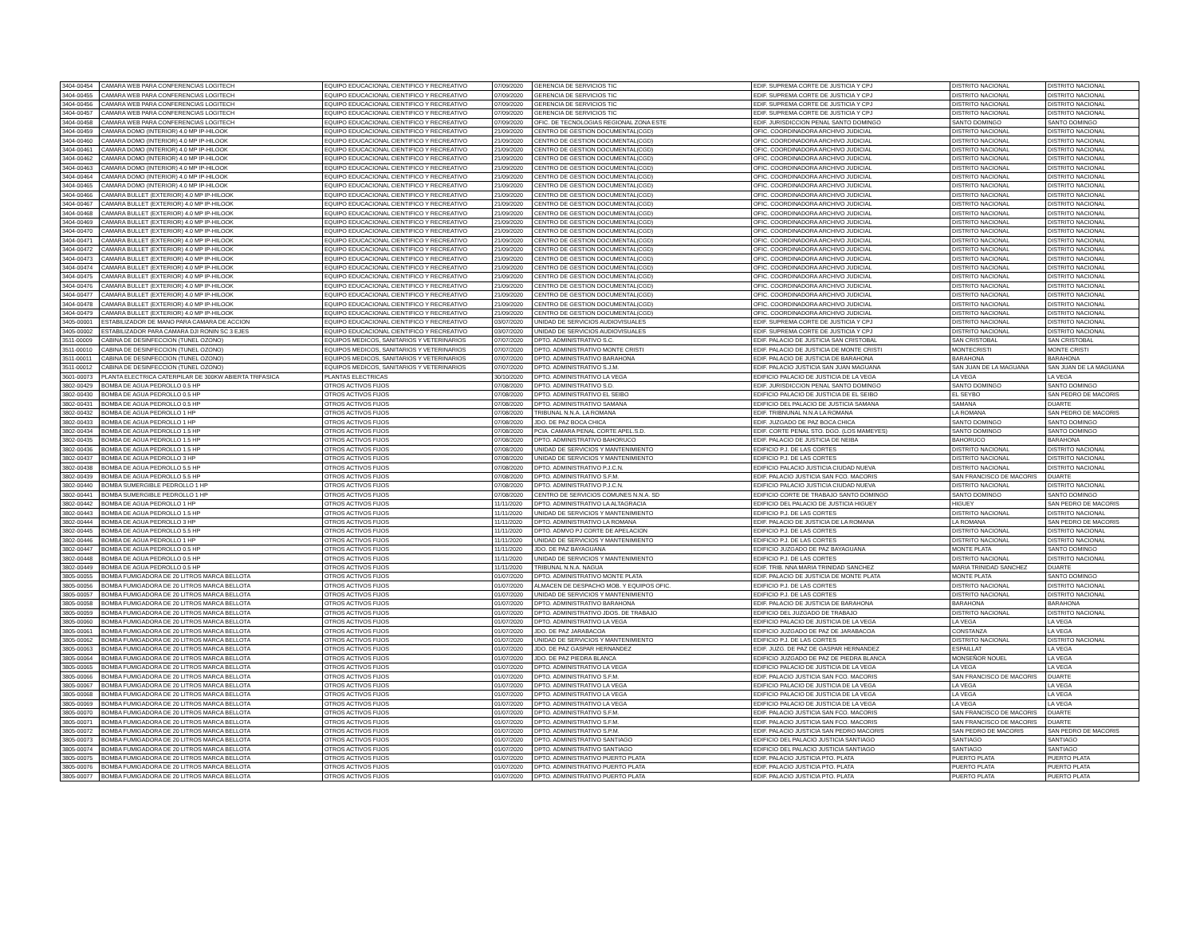| 3404-00454 | CAMARA WEB PARA CONFERENCIAS LOGITECH | EQUIPO EDUCACIONAL CIENTIFICO Y RECREATIVO | 07/09/2020 | GERENCIA DE SERVICIOS TIC | EDIF. SUPREMA CORTE DE JUSTICIA Y CPJ | DISTRITO NACIONAL | DISTRITO NACIONAL |
| 3404-00455 | CAMARA WEB PARA CONFERENCIAS LOGITECH | EQUIPO EDUCACIONAL CIENTIFICO Y RECREATIVO | 07/09/2020 | GERENCIA DE SERVICIOS TIC | EDIF. SUPREMA CORTE DE JUSTICIA Y CPJ | DISTRITO NACIONAL | DISTRITO NACIONAL |
| 3404-00456 | CAMARA WEB PARA CONFERENCIAS LOGITECH | EQUIPO EDUCACIONAL CIENTIFICO Y RECREATIVO | 07/09/2020 | GERENCIA DE SERVICIOS TIC | EDIF. SUPREMA CORTE DE JUSTICIA Y CPJ | DISTRITO NACIONAL | DISTRITO NACIONAL |
| 3404-00457 | CAMARA WEB PARA CONFERENCIAS LOGITECH | EQUIPO EDUCACIONAL CIENTIFICO Y RECREATIVO | 07/09/2020 | GERENCIA DE SERVICIOS TIC | EDIF. SUPREMA CORTE DE JUSTICIA Y CPJ | DISTRITO NACIONAL | DISTRITO NACIONAL |
| 3404-00458 | CAMARA WEB PARA CONFERENCIAS LOGITECH | EQUIPO EDUCACIONAL CIENTIFICO Y RECREATIVO | 07/09/2020 | OFIC. DE TECNOLOGIAS REGIONAL ZONA ESTE | EDIF. JURISDICCION PENAL SANTO DOMINGO | SANTO DOMINGO | SANTO DOMINGO |
| 3404-00459 | CAMARA DOMO (INTERIOR) 4.0 MP IP-HILOOK | EQUIPO EDUCACIONAL CIENTIFICO Y RECREATIVO | 21/09/2020 | CENTRO DE GESTION DOCUMENTAL(CGD) | OFIC. COORDINADORA ARCHIVO JUDICIAL | DISTRITO NACIONAL | DISTRITO NACIONAL |
| 3404-00460 | CAMARA DOMO (INTERIOR) 4.0 MP IP-HILOOK | EQUIPO EDUCACIONAL CIENTIFICO Y RECREATIVO | 21/09/2020 | CENTRO DE GESTION DOCUMENTAL(CGD) | OFIC. COORDINADORA ARCHIVO JUDICIAL | DISTRITO NACIONAL | DISTRITO NACIONAL |
| 3404-00461 | CAMARA DOMO (INTERIOR) 4.0 MP IP-HILOOK | EQUIPO EDUCACIONAL CIENTIFICO Y RECREATIVO | 21/09/2020 | CENTRO DE GESTION DOCUMENTAL(CGD) | OFIC. COORDINADORA ARCHIVO JUDICIAL | DISTRITO NACIONAL | DISTRITO NACIONAL |
| 3404-00462 | CAMARA DOMO (INTERIOR) 4.0 MP IP-HILOOK | EQUIPO EDUCACIONAL CIENTIFICO Y RECREATIVO | 21/09/2020 | CENTRO DE GESTION DOCUMENTAL(CGD) | OFIC. COORDINADORA ARCHIVO JUDICIAL | DISTRITO NACIONAL | DISTRITO NACIONAL |
| 3404-00463 | CAMARA DOMO (INTERIOR) 4.0 MP IP-HILOOK | EQUIPO EDUCACIONAL CIENTIFICO Y RECREATIVO | 21/09/2020 | CENTRO DE GESTION DOCUMENTAL(CGD) | OFIC. COORDINADORA ARCHIVO JUDICIAL | DISTRITO NACIONAL | DISTRITO NACIONAL |
| 3404-00464 | CAMARA DOMO (INTERIOR) 4.0 MP IP-HILOOK | EQUIPO EDUCACIONAL CIENTIFICO Y RECREATIVO | 21/09/2020 | CENTRO DE GESTION DOCUMENTAL(CGD) | OFIC. COORDINADORA ARCHIVO JUDICIAL | DISTRITO NACIONAL | DISTRITO NACIONAL |
| 3404-00465 | CAMARA DOMO (INTERIOR) 4.0 MP IP-HILOOK | EQUIPO EDUCACIONAL CIENTIFICO Y RECREATIVO | 21/09/2020 | CENTRO DE GESTION DOCUMENTAL(CGD) | OFIC. COORDINADORA ARCHIVO JUDICIAL | DISTRITO NACIONAL | DISTRITO NACIONAL |
| 3404-00466 | CAMARA BULLET (EXTERIOR) 4.0 MP IP-HILOOK | EQUIPO EDUCACIONAL CIENTIFICO Y RECREATIVO | 21/09/2020 | CENTRO DE GESTION DOCUMENTAL(CGD) | OFIC. COORDINADORA ARCHIVO JUDICIAL | DISTRITO NACIONAL | DISTRITO NACIONAL |
| 3404-00467 | CAMARA BULLET (EXTERIOR) 4.0 MP IP-HILOOK | EQUIPO EDUCACIONAL CIENTIFICO Y RECREATIVO | 21/09/2020 | CENTRO DE GESTION DOCUMENTAL(CGD) | OFIC. COORDINADORA ARCHIVO JUDICIAL | DISTRITO NACIONAL | DISTRITO NACIONAL |
| 3404-00468 | CAMARA BULLET (EXTERIOR) 4.0 MP IP-HILOOK | EQUIPO EDUCACIONAL CIENTIFICO Y RECREATIVO | 21/09/2020 | CENTRO DE GESTION DOCUMENTAL(CGD) | OFIC. COORDINADORA ARCHIVO JUDICIAL | DISTRITO NACIONAL | DISTRITO NACIONAL |
| 3404-00469 | CAMARA BULLET (EXTERIOR) 4.0 MP IP-HILOOK | EQUIPO EDUCACIONAL CIENTIFICO Y RECREATIVO | 21/09/2020 | CENTRO DE GESTION DOCUMENTAL(CGD) | OFIC. COORDINADORA ARCHIVO JUDICIAL | DISTRITO NACIONAL | DISTRITO NACIONAL |
| 3404-00470 | CAMARA BULLET (EXTERIOR) 4.0 MP IP-HILOOK | EQUIPO EDUCACIONAL CIENTIFICO Y RECREATIVO | 21/09/2020 | CENTRO DE GESTION DOCUMENTAL(CGD) | OFIC. COORDINADORA ARCHIVO JUDICIAL | DISTRITO NACIONAL | DISTRITO NACIONAL |
| 3404-00471 | CAMARA BULLET (EXTERIOR) 4.0 MP IP-HILOOK | EQUIPO EDUCACIONAL CIENTIFICO Y RECREATIVO | 21/09/2020 | CENTRO DE GESTION DOCUMENTAL(CGD) | OFIC. COORDINADORA ARCHIVO JUDICIAL | DISTRITO NACIONAL | DISTRITO NACIONAL |
| 3404-00472 | CAMARA BULLET (EXTERIOR) 4.0 MP IP-HILOOK | EQUIPO EDUCACIONAL CIENTIFICO Y RECREATIVO | 21/09/2020 | CENTRO DE GESTION DOCUMENTAL(CGD) | OFIC. COORDINADORA ARCHIVO JUDICIAL | DISTRITO NACIONAL | DISTRITO NACIONAL |
| 3404-00473 | CAMARA BULLET (EXTERIOR) 4.0 MP IP-HILOOK | EQUIPO EDUCACIONAL CIENTIFICO Y RECREATIVO | 21/09/2020 | CENTRO DE GESTION DOCUMENTAL(CGD) | OFIC. COORDINADORA ARCHIVO JUDICIAL | DISTRITO NACIONAL | DISTRITO NACIONAL |
| 3404-00474 | CAMARA BULLET (EXTERIOR) 4.0 MP IP-HILOOK | EQUIPO EDUCACIONAL CIENTIFICO Y RECREATIVO | 21/09/2020 | CENTRO DE GESTION DOCUMENTAL(CGD) | OFIC. COORDINADORA ARCHIVO JUDICIAL | DISTRITO NACIONAL | DISTRITO NACIONAL |
| 3404-00475 | CAMARA BULLET (EXTERIOR) 4.0 MP IP-HILOOK | EQUIPO EDUCACIONAL CIENTIFICO Y RECREATIVO | 21/09/2020 | CENTRO DE GESTION DOCUMENTAL(CGD) | OFIC. COORDINADORA ARCHIVO JUDICIAL | DISTRITO NACIONAL | DISTRITO NACIONAL |
| 3404-00476 | CAMARA BULLET (EXTERIOR) 4.0 MP IP-HILOOK | EQUIPO EDUCACIONAL CIENTIFICO Y RECREATIVO | 21/09/2020 | CENTRO DE GESTION DOCUMENTAL(CGD) | OFIC. COORDINADORA ARCHIVO JUDICIAL | DISTRITO NACIONAL | DISTRITO NACIONAL |
| 3404-00477 | CAMARA BULLET (EXTERIOR) 4.0 MP IP-HILOOK | EQUIPO EDUCACIONAL CIENTIFICO Y RECREATIVO | 21/09/2020 | CENTRO DE GESTION DOCUMENTAL(CGD) | OFIC. COORDINADORA ARCHIVO JUDICIAL | DISTRITO NACIONAL | DISTRITO NACIONAL |
| 3404-00478 | CAMARA BULLET (EXTERIOR) 4.0 MP IP-HILOOK | EQUIPO EDUCACIONAL CIENTIFICO Y RECREATIVO | 21/09/2020 | CENTRO DE GESTION DOCUMENTAL(CGD) | OFIC. COORDINADORA ARCHIVO JUDICIAL | DISTRITO NACIONAL | DISTRITO NACIONAL |
| 3404-00479 | CAMARA BULLET (EXTERIOR) 4.0 MP IP-HILOOK | EQUIPO EDUCACIONAL CIENTIFICO Y RECREATIVO | 21/09/2020 | CENTRO DE GESTION DOCUMENTAL(CGD) | OFIC. COORDINADORA ARCHIVO JUDICIAL | DISTRITO NACIONAL | DISTRITO NACIONAL |
| 3405-00001 | ESTABILIZADOR DE MANO PARA CAMARA DE ACCION | EQUIPO EDUCACIONAL CIENTIFICO Y RECREATIVO | 03/07/2020 | UNIDAD DE SERVICIOS AUDIOVISUALES | EDIF. SUPREMA CORTE DE JUSTICIA Y CPJ | DISTRITO NACIONAL | DISTRITO NACIONAL |
| 3405-00002 | ESTABILIZADOR PARA CAMARA DJI RONIN SC 3 EJES | EQUIPO EDUCACIONAL CIENTIFICO Y RECREATIVO | 03/07/2020 | UNIDAD DE SERVICIOS AUDIOVISUALES | EDIF. SUPREMA CORTE DE JUSTICIA Y CPJ | DISTRITO NACIONAL | DISTRITO NACIONAL |
| 3511-00009 | CABINA DE DESINFECCION (TUNEL OZONO) | EQUIPOS MEDICOS, SANITARIOS Y VETERINARIOS | 07/07/2020 | DPTO. ADMINISTRATIVO S.C. | EDIF. PALACIO DE JUSTICIA SAN CRISTOBAL | SAN CRISTOBAL | SAN CRISTOBAL |
| 3511-00010 | CABINA DE DESINFECCION (TUNEL OZONO) | EQUIPOS MEDICOS, SANITARIOS Y VETERINARIOS | 07/07/2020 | DPTO. ADMINISTRATIVO MONTE CRISTI | EDIF. PALACIO DE JUSTICIA DE MONTE CRISTI | MONTECRISTI | MONTE CRISTI |
| 3511-00011 | CABINA DE DESINFECCION (TUNEL OZONO) | EQUIPOS MEDICOS, SANITARIOS Y VETERINARIOS | 07/07/2020 | DPTO. ADMINISTRATIVO BARAHONA | EDIF. PALACIO DE JUSTICIA DE BARAHONA | BARAHONA | BARAHONA |
| 3511-00012 | CABINA DE DESINFECCION (TUNEL OZONO) | EQUIPOS MEDICOS, SANITARIOS Y VETERINARIOS | 07/07/2020 | DPTO. ADMINISTRATIVO S.J.M. | EDIF. PALACIO JUSTICIA SAN JUAN MAGUANA | SAN JUAN DE LA MAGUANA | SAN JUAN DE LA MAGUANA |
| 3601-00073 | PLANTA ELECTRICA CATERPILAR DE 300KW ABIERTA TRIFASICA | PLANTAS ELECTRICAS | 30/10/2020 | DPTO. ADMINISTRATIVO LA VEGA | EDIFICIO PALACIO DE JUSTICIA DE LA VEGA | LA VEGA | LA VEGA |
| 3802-00429 | BOMBA DE AGUA PEDROLLO 0.5 HP | OTROS ACTIVOS FIJOS | 07/08/2020 | DPTO. ADMINISTRATIVO S.D. | EDIF. JURISDICCION PENAL SANTO DOMINGO | SANTO DOMINGO | SANTO DOMINGO |
| 3802-00430 | BOMBA DE AGUA PEDROLLO 0.5 HP | OTROS ACTIVOS FIJOS | 07/08/2020 | DPTO. ADMINISTRATIVO EL SEIBO | EDIFICIO PALACIO DE JUSTICIA DE EL SEIBO | EL SEYBO | SAN PEDRO DE MACORIS |
| 3802-00431 | BOMBA DE AGUA PEDROLLO 0.5 HP | OTROS ACTIVOS FIJOS | 07/08/2020 | DPTO. ADMINISTRATIVO SAMANA | EDIFICIO DEL PALACIO DE JUSTICIA SAMANA | SAMANA | DUARTE |
| 3802-00432 | BOMBA DE AGUA PEDROLLO 1 HP | OTROS ACTIVOS FIJOS | 07/08/2020 | TRIBUNAL N.N.A. LA ROMANA | EDIF. TRIBNUNAL N.N.A LA ROMANA | LA ROMANA | SAN PEDRO DE MACORIS |
| 3802-00433 | BOMBA DE AGUA PEDROLLO 1 HP | OTROS ACTIVOS FIJOS | 07/08/2020 | JDO. DE PAZ BOCA CHICA | EDIF. JUZGADO DE PAZ BOCA CHICA | SANTO DOMINGO | SANTO DOMINGO |
| 3802-00434 | BOMBA DE AGUA PEDROLLO 1.5 HP | OTROS ACTIVOS FIJOS | 07/08/2020 | PCIA. CAMARA PENAL CORTE APEL.S.D. | EDIF. CORTE PENAL STO. DGO. (LOS MAMEYES) | SANTO DOMINGO | SANTO DOMINGO |
| 3802-00435 | BOMBA DE AGUA PEDROLLO 1.5 HP | OTROS ACTIVOS FIJOS | 07/08/2020 | DPTO. ADMINISTRATIVO BAHORUCO | EDIF. PALACIO DE JUSTICIA DE NEIBA | BAHORUCO | BARAHONA |
| 3802-00436 | BOMBA DE AGUA PEDROLLO 1.5 HP | OTROS ACTIVOS FIJOS | 07/08/2020 | UNIDAD DE SERVICIOS Y MANTENIMIENTO | EDIFICIO P.J. DE LAS CORTES | DISTRITO NACIONAL | DISTRITO NACIONAL |
| 3802-00437 | BOMBA DE AGUA PEDROLLO 3 HP | OTROS ACTIVOS FIJOS | 07/08/2020 | UNIDAD DE SERVICIOS Y MANTENIMIENTO | EDIFICIO P.J. DE LAS CORTES | DISTRITO NACIONAL | DISTRITO NACIONAL |
| 3802-00438 | BOMBA DE AGUA PEDROLLO 5.5 HP | OTROS ACTIVOS FIJOS | 07/08/2020 | DPTO. ADMINISTRATIVO P.J.C.N. | EDIFICIO PALACIO JUSTICIA CIUDAD NUEVA | DISTRITO NACIONAL | DISTRITO NACIONAL |
| 3802-00439 | BOMBA DE AGUA PEDROLLO 5.5 HP | OTROS ACTIVOS FIJOS | 07/08/2020 | DPTO. ADMINISTRATIVO S.F.M. | EDIF. PALACIO JUSTICIA SAN FCO. MACORIS | SAN FRANCISCO DE MACORIS | DUARTE |
| 3802-00440 | BOMBA SUMERGIBLE PEDROLLO 1 HP | OTROS ACTIVOS FIJOS | 07/08/2020 | DPTO. ADMINISTRATIVO P.J.C.N. | EDIFICIO PALACIO JUSTICIA CIUDAD NUEVA | DISTRITO NACIONAL | DISTRITO NACIONAL |
| 3802-00441 | BOMBA SUMERGIBLE PEDROLLO 1 HP | OTROS ACTIVOS FIJOS | 07/08/2020 | CENTRO DE SERVICIOS COMUNES N.N.A. SD | EDIFICIO CORTE DE TRABAJO SANTO DOMINGO | SANTO DOMINGO | SANTO DOMINGO |
| 3802-00442 | BOMBA DE AGUA PEDROLLO 1 HP | OTROS ACTIVOS FIJOS | 11/11/2020 | DPTO. ADMINISTRATIVO LA ALTAGRACIA | EDIFICIO DEL PALACIO DE JUSTICIA HIGUEY | HIGUEY | SAN PEDRO DE MACORIS |
| 3802-00443 | BOMBA DE AGUA PEDROLLO 1.5 HP | OTROS ACTIVOS FIJOS | 11/11/2020 | UNIDAD DE SERVICIOS Y MANTENIMIENTO | EDIFICIO P.J. DE LAS CORTES | DISTRITO NACIONAL | DISTRITO NACIONAL |
| 3802-00444 | BOMBA DE AGUA PEDROLLO 3 HP | OTROS ACTIVOS FIJOS | 11/11/2020 | DPTO. ADMINISTRATIVO LA ROMANA | EDIF. PALACIO DE JUSTICIA DE LA ROMANA | LA ROMANA | SAN PEDRO DE MACORIS |
| 3802-00445 | BOMBA DE AGUA PEDROLLO 5.5 HP | OTROS ACTIVOS FIJOS | 11/11/2020 | DPTO. ADMVO PJ CORTE DE APELACION | EDIFICIO P.J. DE LAS CORTES | DISTRITO NACIONAL | DISTRITO NACIONAL |
| 3802-00446 | BOMBA DE AGUA PEDROLLO 1 HP | OTROS ACTIVOS FIJOS | 11/11/2020 | UNIDAD DE SERVICIOS Y MANTENIMIENTO | EDIFICIO P.J. DE LAS CORTES | DISTRITO NACIONAL | DISTRITO NACIONAL |
| 3802-00447 | BOMBA DE AGUA PEDROLLO 0.5 HP | OTROS ACTIVOS FIJOS | 11/11/2020 | JDO. DE PAZ BAYAGUANA | EDIFICIO JUZGADO DE PAZ BAYAGUANA | MONTE PLATA | SANTO DOMINGO |
| 3802-00448 | BOMBA DE AGUA PEDROLLO 0.5 HP | OTROS ACTIVOS FIJOS | 11/11/2020 | UNIDAD DE SERVICIOS Y MANTENIMIENTO | EDIFICIO P.J. DE LAS CORTES | DISTRITO NACIONAL | DISTRITO NACIONAL |
| 3802-00449 | BOMBA DE AGUA PEDROLLO 0.5 HP | OTROS ACTIVOS FIJOS | 11/11/2020 | TRIBUNAL N.N.A. NAGUA | EDIF. TRIB. NNA MARIA TRINIDAD SANCHEZ | MARIA TRINIDAD SANCHEZ | DUARTE |
| 3805-00055 | BOMBA FUMIGADORA DE 20 LITROS MARCA BELLOTA | OTROS ACTIVOS FIJOS | 01/07/2020 | DPTO. ADMINISTRATIVO MONTE PLATA | EDIF. PALACIO DE JUSTICIA DE MONTE PLATA | MONTE PLATA | SANTO DOMINGO |
| 3805-00056 | BOMBA FUMIGADORA DE 20 LITROS MARCA BELLOTA | OTROS ACTIVOS FIJOS | 01/07/2020 | ALMACEN DE DESPACHO MOB. Y EQUIPOS OFIC. | EDIFICIO P.J. DE LAS CORTES | DISTRITO NACIONAL | DISTRITO NACIONAL |
| 3805-00057 | BOMBA FUMIGADORA DE 20 LITROS MARCA BELLOTA | OTROS ACTIVOS FIJOS | 01/07/2020 | UNIDAD DE SERVICIOS Y MANTENIMIENTO | EDIFICIO P.J. DE LAS CORTES | DISTRITO NACIONAL | DISTRITO NACIONAL |
| 3805-00058 | BOMBA FUMIGADORA DE 20 LITROS MARCA BELLOTA | OTROS ACTIVOS FIJOS | 01/07/2020 | DPTO. ADMINISTRATIVO BARAHONA | EDIF. PALACIO DE JUSTICIA DE BARAHONA | BARAHONA | BARAHONA |
| 3805-00059 | BOMBA FUMIGADORA DE 20 LITROS MARCA BELLOTA | OTROS ACTIVOS FIJOS | 01/07/2020 | DPTO. ADMINISTRATIVO JDOS. DE TRABAJO | EDIFICIO DEL JUZGADO DE TRABAJO | DISTRITO NACIONAL | DISTRITO NACIONAL |
| 3805-00060 | BOMBA FUMIGADORA DE 20 LITROS MARCA BELLOTA | OTROS ACTIVOS FIJOS | 01/07/2020 | DPTO. ADMINISTRATIVO LA VEGA | EDIFICIO PALACIO DE JUSTICIA DE LA VEGA | LA VEGA | LA VEGA |
| 3805-00061 | BOMBA FUMIGADORA DE 20 LITROS MARCA BELLOTA | OTROS ACTIVOS FIJOS | 01/07/2020 | JDO. DE PAZ JARABACOA | EDIFICIO JUZGADO DE PAZ DE JARABACOA | CONSTANZA | LA VEGA |
| 3805-00062 | BOMBA FUMIGADORA DE 20 LITROS MARCA BELLOTA | OTROS ACTIVOS FIJOS | 01/07/2020 | UNIDAD DE SERVICIOS Y MANTENIMIENTO | EDIFICIO P.J. DE LAS CORTES | DISTRITO NACIONAL | DISTRITO NACIONAL |
| 3805-00063 | BOMBA FUMIGADORA DE 20 LITROS MARCA BELLOTA | OTROS ACTIVOS FIJOS | 01/07/2020 | JDO. DE PAZ GASPAR HERNANDEZ | EDIF. JUZG. DE PAZ DE GASPAR HERNANDEZ | ESPAILLAT | LA VEGA |
| 3805-00064 | BOMBA FUMIGADORA DE 20 LITROS MARCA BELLOTA | OTROS ACTIVOS FIJOS | 01/07/2020 | JDO. DE PAZ PIEDRA BLANCA | EDIFICIO JUZGADO DE PAZ DE PIEDRA BLANCA | MONSEÑOR NOUEL | LA VEGA |
| 3805-00065 | BOMBA FUMIGADORA DE 20 LITROS MARCA BELLOTA | OTROS ACTIVOS FIJOS | 01/07/2020 | DPTO. ADMINISTRATIVO LA VEGA | EDIFICIO PALACIO DE JUSTICIA DE LA VEGA | LA VEGA | LA VEGA |
| 3805-00066 | BOMBA FUMIGADORA DE 20 LITROS MARCA BELLOTA | OTROS ACTIVOS FIJOS | 01/07/2020 | DPTO. ADMINISTRATIVO S.F.M. | EDIF. PALACIO JUSTICIA SAN FCO. MACORIS | SAN FRANCISCO DE MACORIS | DUARTE |
| 3805-00067 | BOMBA FUMIGADORA DE 20 LITROS MARCA BELLOTA | OTROS ACTIVOS FIJOS | 01/07/2020 | DPTO. ADMINISTRATIVO LA VEGA | EDIFICIO PALACIO DE JUSTICIA DE LA VEGA | LA VEGA | LA VEGA |
| 3805-00068 | BOMBA FUMIGADORA DE 20 LITROS MARCA BELLOTA | OTROS ACTIVOS FIJOS | 01/07/2020 | DPTO. ADMINISTRATIVO LA VEGA | EDIFICIO PALACIO DE JUSTICIA DE LA VEGA | LA VEGA | LA VEGA |
| 3805-00069 | BOMBA FUMIGADORA DE 20 LITROS MARCA BELLOTA | OTROS ACTIVOS FIJOS | 01/07/2020 | DPTO. ADMINISTRATIVO LA VEGA | EDIFICIO PALACIO DE JUSTICIA DE LA VEGA | LA VEGA | LA VEGA |
| 3805-00070 | BOMBA FUMIGADORA DE 20 LITROS MARCA BELLOTA | OTROS ACTIVOS FIJOS | 01/07/2020 | DPTO. ADMINISTRATIVO S.F.M. | EDIF. PALACIO JUSTICIA SAN FCO. MACORIS | SAN FRANCISCO DE MACORIS | DUARTE |
| 3805-00071 | BOMBA FUMIGADORA DE 20 LITROS MARCA BELLOTA | OTROS ACTIVOS FIJOS | 01/07/2020 | DPTO. ADMINISTRATIVO S.F.M. | EDIF. PALACIO JUSTICIA SAN FCO. MACORIS | SAN FRANCISCO DE MACORIS | DUARTE |
| 3805-00072 | BOMBA FUMIGADORA DE 20 LITROS MARCA BELLOTA | OTROS ACTIVOS FIJOS | 01/07/2020 | DPTO. ADMINISTRATIVO S.P.M. | EDIF. PALACIO JUSTICIA SAN PEDRO MACORIS | SAN PEDRO DE MACORIS | SAN PEDRO DE MACORIS |
| 3805-00073 | BOMBA FUMIGADORA DE 20 LITROS MARCA BELLOTA | OTROS ACTIVOS FIJOS | 01/07/2020 | DPTO. ADMINISTRATIVO SANTIAGO | EDIFICIO DEL PALACIO JUSTICIA SANTIAGO | SANTIAGO | SANTIAGO |
| 3805-00074 | BOMBA FUMIGADORA DE 20 LITROS MARCA BELLOTA | OTROS ACTIVOS FIJOS | 01/07/2020 | DPTO. ADMINISTRATIVO SANTIAGO | EDIFICIO DEL PALACIO JUSTICIA SANTIAGO | SANTIAGO | SANTIAGO |
| 3805-00075 | BOMBA FUMIGADORA DE 20 LITROS MARCA BELLOTA | OTROS ACTIVOS FIJOS | 01/07/2020 | DPTO. ADMINISTRATIVO PUERTO PLATA | EDIF. PALACIO JUSTICIA PTO. PLATA | PUERTO PLATA | PUERTO PLATA |
| 3805-00076 | BOMBA FUMIGADORA DE 20 LITROS MARCA BELLOTA | OTROS ACTIVOS FIJOS | 01/07/2020 | DPTO. ADMINISTRATIVO PUERTO PLATA | EDIF. PALACIO JUSTICIA PTO. PLATA | PUERTO PLATA | PUERTO PLATA |
| 3805-00077 | BOMBA FUMIGADORA DE 20 LITROS MARCA BELLOTA | OTROS ACTIVOS FIJOS | 01/07/2020 | DPTO. ADMINISTRATIVO PUERTO PLATA | EDIF. PALACIO JUSTICIA PTO. PLATA | PUERTO PLATA | PUERTO PLATA |